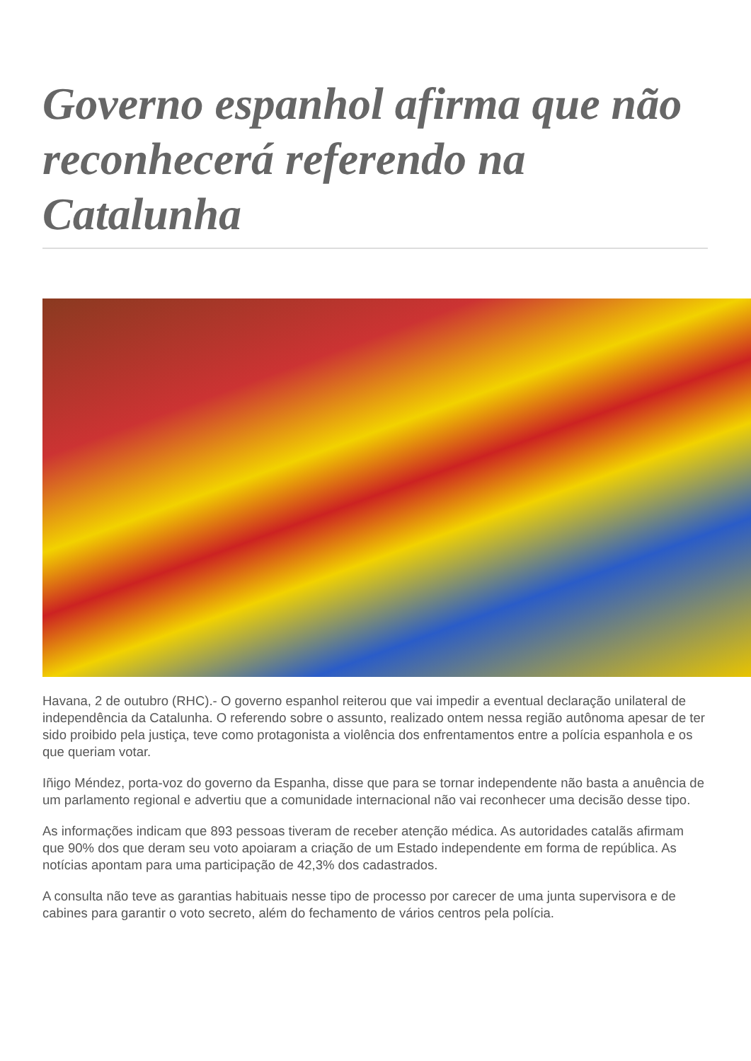Governo espanhol afirma que não reconhecerá referendo na Catalunha
Havana, 2 de outubro (RHC).- O governo espanhol reiterou que vai impedir a eventual declaração unilateral de independência da Catalunha. O referendo sobre o assunto, realizado ontem nessa região autônoma apesar de ter sido proibido pela justiça, teve como protagonista a violência dos enfrentamentos entre a polícia espanhola e os que queriam votar.
Iñigo Méndez, porta-voz do governo da Espanha, disse que para se tornar independente não basta a anuência de um parlamento regional e advertiu que a comunidade internacional não vai reconhecer uma decisão desse tipo.
As informações indicam que 893 pessoas tiveram de receber atenção médica. As autoridades catalãs afirmam que 90% dos que deram seu voto apoiaram a criação de um Estado independente em forma de república. As notícias apontam para uma participação de 42,3% dos cadastrados.
A consulta não teve as garantias habituais nesse tipo de processo por carecer de uma junta supervisora e de cabines para garantir o voto secreto, além do fechamento de vários centros pela polícia.